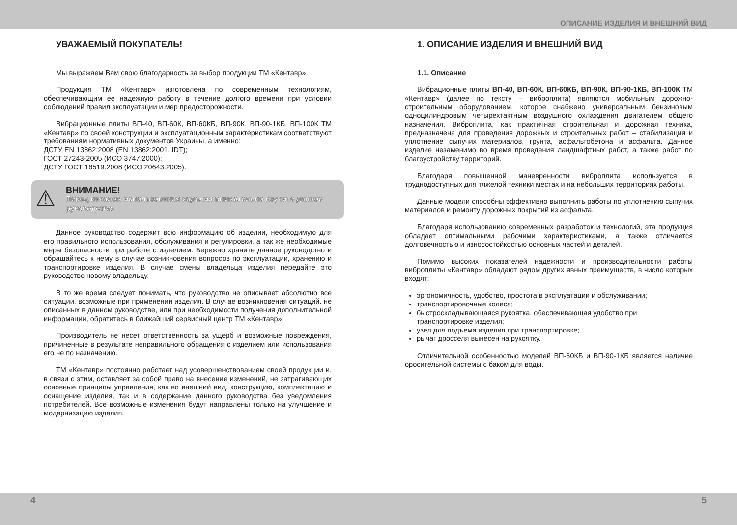ОПИСАНИЕ ИЗДЕЛИЯ И ВНЕШНИЙ ВИД
УВАЖАЕМЫЙ ПОКУПАТЕЛЬ!
Мы выражаем Вам свою благодарность за выбор продукции ТМ «Кентавр».
Продукция ТМ «Кентавр» изготовлена по современным технологиям, обеспечивающим ее надежную работу в течение долгого времени при условии соблюдений правил эксплуатации и мер предосторожности.
Вибрационные плиты ВП-40, ВП-60К, ВП-60КБ, ВП-90К, ВП-90-1КБ, ВП-100К ТМ «Кентавр» по своей конструкции и эксплуатационным характеристикам соответствуют требованиям нормативных документов Украины, а именно:
ДСТУ EN 13862:2008 (EN 13862:2001, IDT);
ГОСТ 27243-2005 (ИСО 3747:2000);
ДСТУ ГОСТ 16519:2008 (ИСО 20643:2005).
⚠
ВНИМАНИЕ!
Перед началом использования изделия внимательно изучите данное руководство.
Данное руководство содержит всю информацию об изделии, необходимую для его правильного использования, обслуживания и регулировки, а так же необходимые меры безопасности при работе с изделием. Бережно храните данное руководство и обращайтесь к нему в случае возникновения вопросов по эксплуатации, хранению и транспортировке изделия. В случае смены владельца изделия передайте это руководство новому владельцу.
В то же время следует понимать, что руководство не описывает абсолютно все ситуации, возможные при применении изделия. В случае возникновения ситуаций, не описанных в данном руководстве, или при необходимости получения дополнительной информации, обратитесь в ближайший сервисный центр ТМ «Кентавр».
Производитель не несет ответственность за ущерб и возможные повреждения, причиненные в результате неправильного обращения с изделием или использования его не по назначению.
ТМ «Кентавр» постоянно работает над усовершенствованием своей продукции и, в связи с этим, оставляет за собой право на внесение изменений, не затрагивающих основные принципы управления, как во внешний вид, конструкцию, комплектацию и оснащение изделия, так и в содержание данного руководства без уведомления потребителей. Все возможные изменения будут направлены только на улучшение и модернизацию изделия.
1. ОПИСАНИЕ ИЗДЕЛИЯ И ВНЕШНИЙ ВИД
1.1. Описание
Вибрационные плиты ВП-40, ВП-60К, ВП-60КБ, ВП-90К, ВП-90-1КБ, ВП-100К ТМ «Кентавр» (далее по тексту – виброплита) являются мобильным дорожно-строительным оборудованием, которое снабжено универсальным бензиновым одноцилиндровым четырехтактным воздушного охлаждения двигателем общего назначения. Виброплита, как практичная строительная и дорожная техника, предназначена для проведения дорожных и строительных работ – стабилизация и уплотнение сыпучих материалов, грунта, асфальтобетона и асфальта. Данное изделие незаменимо во время проведения ландшафтных работ, а также работ по благоустройству территорий.
Благодаря повышенной маневренности виброплита используется в труднодоступных для тяжелой техники местах и на небольших территориях работы.
Данные модели способны эффективно выполнить работы по уплотнению сыпучих материалов и ремонту дорожных покрытий из асфальта.
Благодаря использованию современных разработок и технологий, эта продукция обладает оптимальными рабочими характеристиками, а также отличается долговечностью и износостойкостью основных частей и деталей.
Помимо высоких показателей надежности и производительности работы виброплиты «Кентавр» обладают рядом других явных преимуществ, в число которых входят:
эргономичность, удобство, простота в эксплуатации и обслуживании;
транспортировочные колеса;
быстроскладывающаяся рукоятка, обеспечивающая удобство при транспортировке изделия;
узел для подъема изделия при транспортировке;
рычаг дросселя вынесен на рукоятку.
Отличительной особенностью моделей ВП-60КБ и ВП-90-1КБ является наличие оросительной системы с баком для воды.
4 5